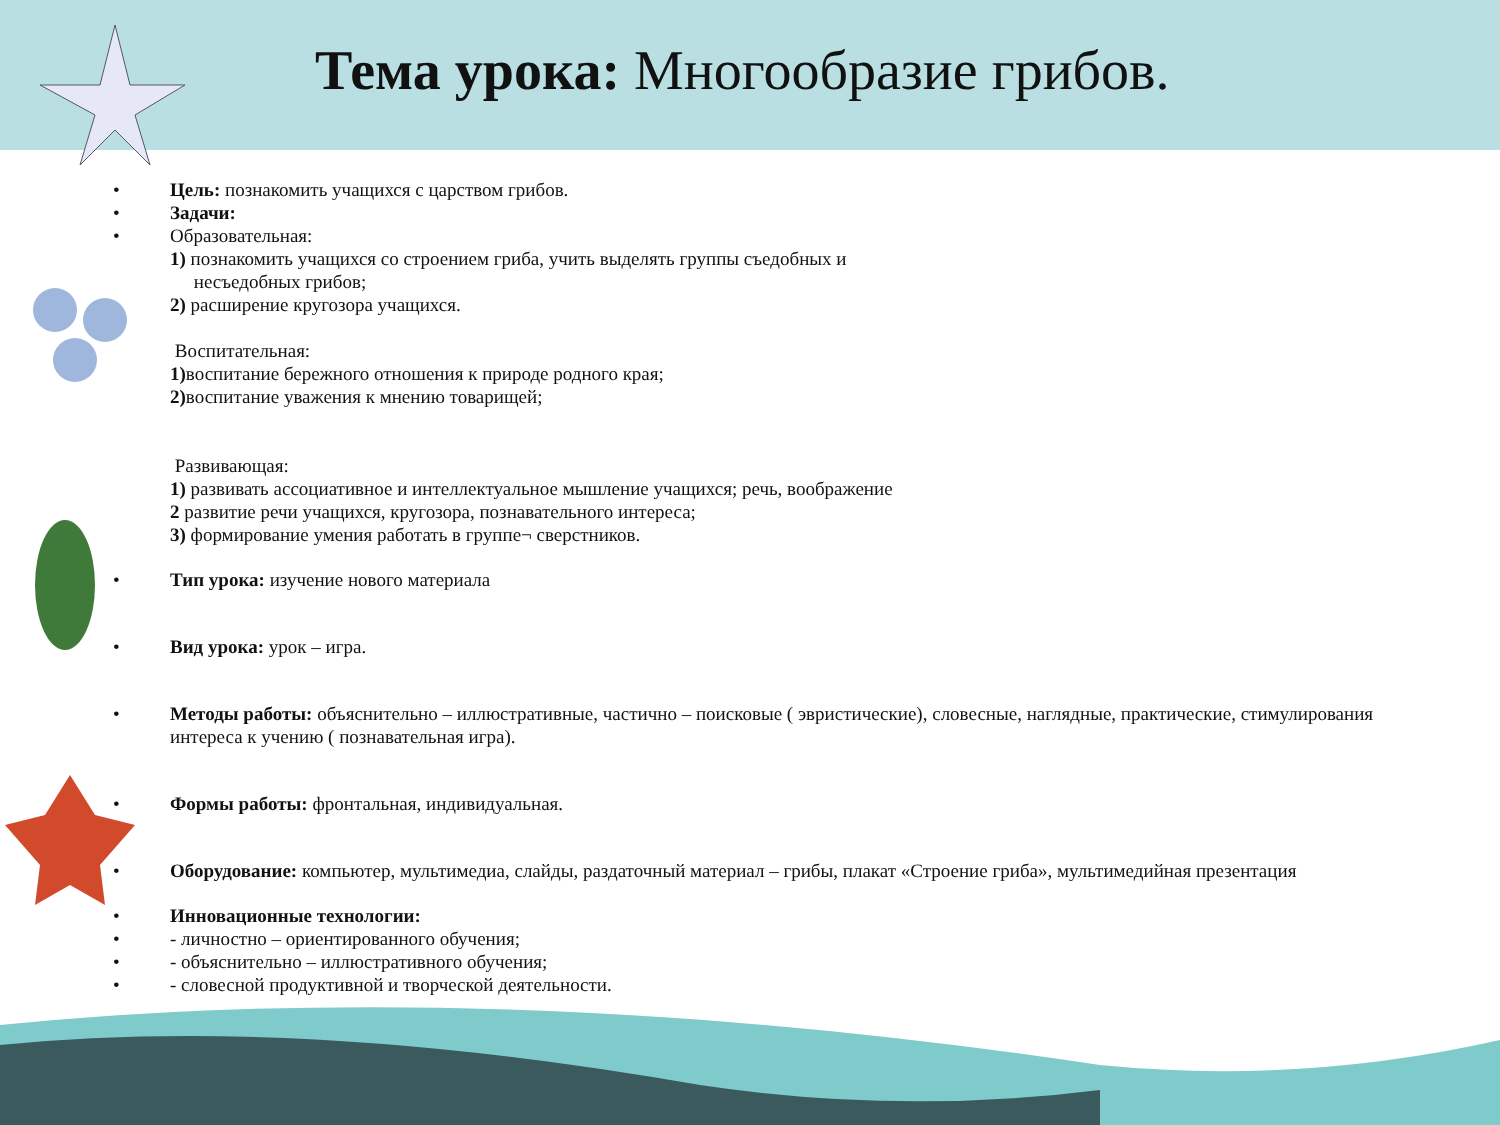Тема урока: Многообразие грибов.
• Цель: познакомить учащихся с царством грибов.
• Задачи:
• Образовательная:
1) познакомить учащихся со строением гриба, учить выделять группы съедобных и
несъедобных грибов;
2) расширение кругозора учащихся.
Воспитательная:
1) воспитание бережного отношения к природе родного края;
2) воспитание уважения к мнению товарищей;
Развивающая:
1) развивать ассоциативное и интеллектуальное мышление учащихся; речь, воображение
2 развитие речи учащихся, кругозора, познавательного интереса;
3) формирование умения работать в группе¬ сверстников.
• Тип урока: изучение нового материала
• Вид урока: урок – игра.
• Методы работы: объяснительно – иллюстративные, частично – поисковые ( эвристические), словесные, наглядные, практические, стимулирования интереса к учению ( познавательная игра).
• Формы работы: фронтальная, индивидуальная.
• Оборудование: компьютер, мультимедиа, слайды, раздаточный материал – грибы, плакат «Строение гриба», мультимедийная презентация
• Инновационные технологии:
• - личностно – ориентированного обучения;
• - объяснительно – иллюстративного обучения;
• - словесной продуктивной и творческой деятельности.